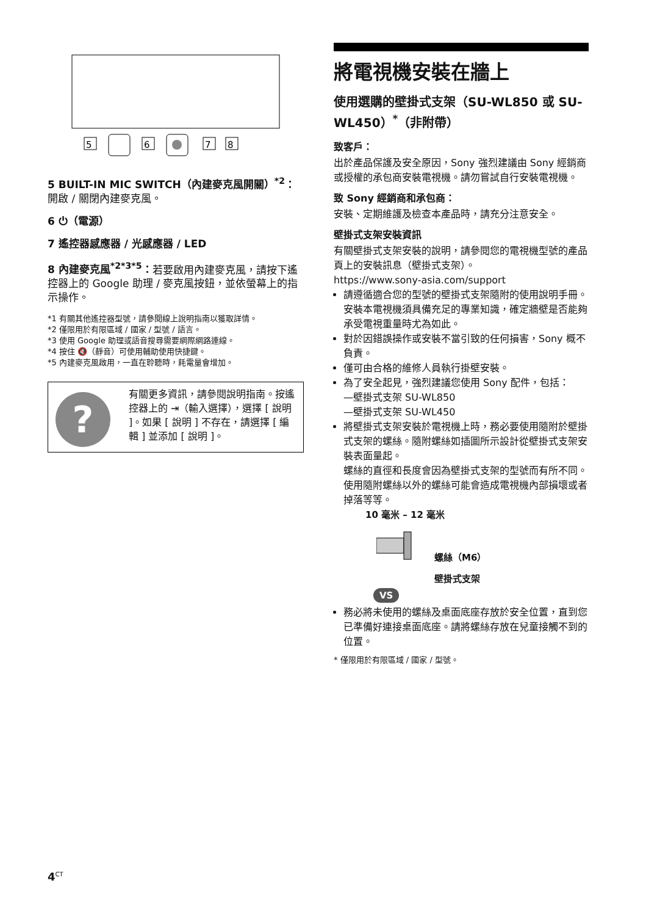5
6
7
8
5 BUILT-IN MIC SWITCH（內建麥克風開關）<sup>*2</sup>：開啟 / 關閉內建麥克風。
6 ⏻（電源）
7 遙控器感應器 / 光感應器 / LED
8 內建麥克風<sup>*2*3*5</sup>：若要啟用內建麥克風，請按下遙控器上的 Google 助理 / 麥克風按鈕，並依螢幕上的指示操作。
*1 有關其他遙控器型號，請參閱線上說明指南以獲取詳情。
*2 僅限用於有限區域 / 國家 / 型號 / 語言。
*3 使用 Google 助理或語音搜尋需要網際網路連線。
*4 按住 🔇（靜音）可使用輔助使用快捷鍵。
*5 內建麥克風啟用，一直在聆聽時，耗電量會增加。
?
有關更多資訊，請參閱說明指南。按遙控器上的 ⇥（輸入選擇），選擇 [ 說明 ]。如果 [ 說明 ] 不存在，請選擇 [ 編輯 ] 並添加 [ 說明 ]。
將電視機安裝在牆上
使用選購的壁掛式支架（SU-WL850 或 SU-WL450）<sup>*</sup>（非附帶）
致客戶：
出於產品保護及安全原因，Sony 強烈建議由 Sony 經銷商或授權的承包商安裝電視機。請勿嘗試自行安裝電視機。
致 Sony 經銷商和承包商：
安裝、定期維護及檢查本產品時，請充分注意安全。
壁掛式支架安裝資訊
有關壁掛式支架安裝的說明，請參閱您的電視機型號的產品頁上的安裝訊息（壁掛式支架）。
https://www.sony-asia.com/support
請遵循適合您的型號的壁掛式支架隨附的使用說明手冊。安裝本電視機須具備充足的專業知識，確定牆壁是否能夠承受電視重量時尤為如此。
對於因錯誤操作或安裝不當引致的任何損害，Sony 概不負責。
僅可由合格的維修人員執行掛壁安裝。
為了安全起見，強烈建議您使用 Sony 配件，包括：
—壁掛式支架 SU-WL850
—壁掛式支架 SU-WL450
將壁掛式支架安裝於電視機上時，務必要使用隨附於壁掛式支架的螺絲。隨附螺絲如插圖所示設計從壁掛式支架安裝表面量起。
螺絲的直徑和長度會因為壁掛式支架的型號而有所不同。
使用隨附螺絲以外的螺絲可能會造成電視機內部損壞或者掉落等等。
10 毫米 – 12 毫米
螺絲（M6）
壁掛式支架
VS
務必將未使用的螺絲及桌面底座存放於安全位置，直到您已準備好連接桌面底座。請將螺絲存放在兒童接觸不到的位置。
* 僅限用於有限區域 / 國家 / 型號。
4<sup>CT</sup>